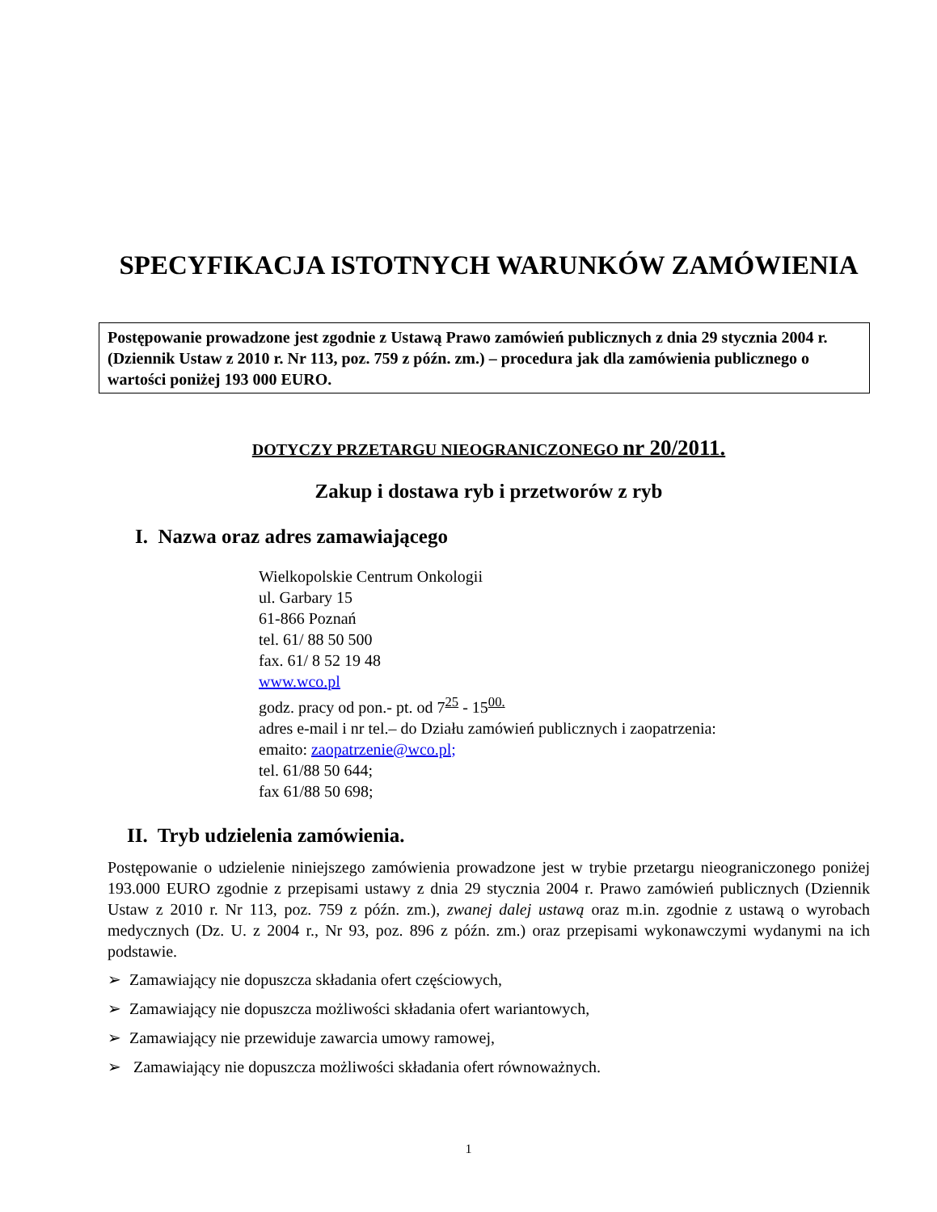SPECYFIKACJA ISTOTNYCH WARUNKÓW ZAMÓWIENIA
Postępowanie prowadzone jest zgodnie z Ustawą Prawo zamówień publicznych z dnia 29 stycznia 2004 r. (Dziennik Ustaw z 2010 r. Nr 113, poz. 759 z późn. zm.) – procedura jak dla zamówienia publicznego o wartości poniżej 193 000 EURO.
DOTYCZY PRZETARGU NIEOGRANICZONEGO nr 20/2011.
Zakup i dostawa ryb i przetworów z ryb
I. Nazwa oraz adres zamawiającego
Wielkopolskie Centrum Onkologii
ul. Garbary 15
61-866 Poznań
tel. 61/ 88 50 500
fax. 61/ 8 52 19 48
www.wco.pl
godz. pracy od pon.- pt. od 7<sup>25</sup> - 15<sup>00.</sup>
adres e-mail i nr tel.– do Działu zamówień publicznych i zaopatrzenia:
emaito: zaopatrzenie@wco.pl;
tel. 61/88 50 644;
fax 61/88 50 698;
II. Tryb udzielenia zamówienia.
Postępowanie o udzielenie niniejszego zamówienia prowadzone jest w trybie przetargu nieograniczonego poniżej 193.000 EURO zgodnie z przepisami ustawy z dnia 29 stycznia 2004 r. Prawo zamówień publicznych (Dziennik Ustaw z 2010 r. Nr 113, poz. 759 z późn. zm.), zwanej dalej ustawą oraz m.in. zgodnie z ustawą o wyrobach medycznych (Dz. U. z 2004 r., Nr 93, poz. 896 z późn. zm.) oraz przepisami wykonawczymi wydanymi na ich podstawie.
➢ Zamawiający nie dopuszcza składania ofert częściowych,
➢ Zamawiający nie dopuszcza możliwości składania ofert wariantowych,
➢ Zamawiający nie przewiduje zawarcia umowy ramowej,
➢ Zamawiający nie dopuszcza możliwości składania ofert równoważnych.
1